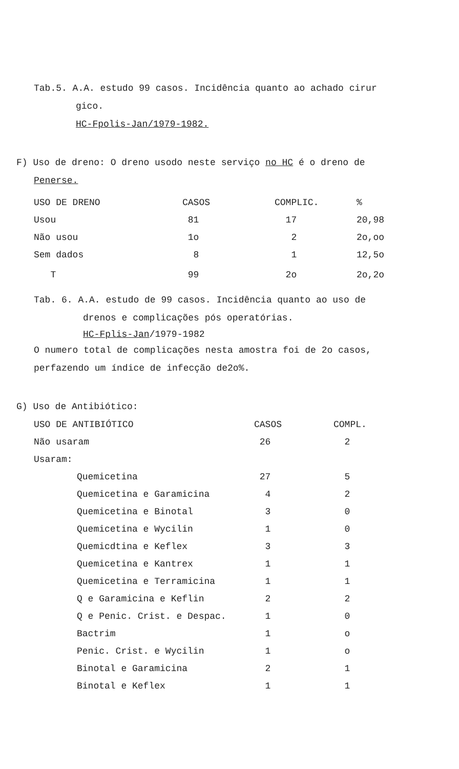Tab.5. A.A. estudo 99 casos. Incidência quanto ao achado cirur
gico.
HC-Fpolis-Jan/1979-1982.
F) Uso de dreno: O dreno usodo neste serviço no HC é o dreno de
Penerse.
| USO DE DRENO | CASOS | COMPLIC. | % |
| --- | --- | --- | --- |
| Usou | 81 | 17 | 20,98 |
| Não usou | 1o | 2 | 2o,oo |
| Sem dados | 8 | 1 | 12,5o |
| T | 99 | 2o | 2o,2o |
Tab. 6. A.A. estudo de 99 casos. Incidência quanto ao uso de
drenos e complicações pós operatórias.
HC-Fplis-Jan/1979-1982
O numero total de complicações nesta amostra foi de 2o casos,
perfazendo um índice de infecção de2o%.
G) Uso de Antibiótico:
| USO DE ANTIBIÓTICO | CASOS | COMPL. |
| --- | --- | --- |
| Não usaram | 26 | 2 |
| Usaram: | | |
| Quemicetina | 27 | 5 |
| Quemicetina e Garamicina | 4 | 2 |
| Quemicetina e Binotal | 3 | 0 |
| Quemicetina e Wycilin | 1 | 0 |
| Quemicdtina e Keflex | 3 | 3 |
| Quemicetina e Kantrex | 1 | 1 |
| Quemicetina e Terramicina | 1 | 1 |
| Q e Garamicina e Keflin | 2 | 2 |
| Q e Penic. Crist. e Despac. | 1 | 0 |
| Bactrim | 1 | o |
| Penic. Crist. e Wycilin | 1 | o |
| Binotal e Garamicina | 2 | 1 |
| Binotal e Keflex | 1 | 1 |